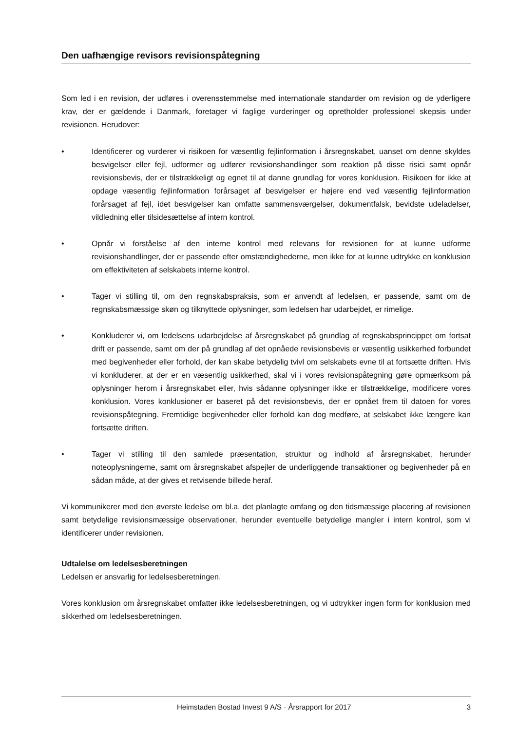Den uafhængige revisors revisionspåtegning
Som led i en revision, der udføres i overensstemmelse med internationale standarder om revision og de yderligere krav, der er gældende i Danmark, foretager vi faglige vurderinger og opretholder professionel skepsis under revisionen. Herudover:
• Identificerer og vurderer vi risikoen for væsentlig fejlinformation i årsregnskabet, uanset om denne skyldes besvigelser eller fejl, udformer og udfører revisionshandlinger som reaktion på disse risici samt opnår revisionsbevis, der er tilstrækkeligt og egnet til at danne grundlag for vores konklusion. Risikoen for ikke at opdage væsentlig fejlinformation forårsaget af besvigelser er højere end ved væsentlig fejlinformation forårsaget af fejl, idet besvigelser kan omfatte sammensværgelser, dokumentfalsk, bevidste udeladelser, vildledning eller tilsidesættelse af intern kontrol.
• Opnår vi forståelse af den interne kontrol med relevans for revisionen for at kunne udforme revisionshandlinger, der er passende efter omstændighederne, men ikke for at kunne udtrykke en konklusion om effektiviteten af selskabets interne kontrol.
• Tager vi stilling til, om den regnskabspraksis, som er anvendt af ledelsen, er passende, samt om de regnskabsmæssige skøn og tilknyttede oplysninger, som ledelsen har udarbejdet, er rimelige.
• Konkluderer vi, om ledelsens udarbejdelse af årsregnskabet på grundlag af regnskabsprincippet om fortsat drift er passende, samt om der på grundlag af det opnåede revisionsbevis er væsentlig usikkerhed forbundet med begivenheder eller forhold, der kan skabe betydelig tvivl om selskabets evne til at fortsætte driften. Hvis vi konkluderer, at der er en væsentlig usikkerhed, skal vi i vores revisionspåtegning gøre opmærksom på oplysninger herom i årsregnskabet eller, hvis sådanne oplysninger ikke er tilstrækkelige, modificere vores konklusion. Vores konklusioner er baseret på det revisionsbevis, der er opnået frem til datoen for vores revisionspåtegning. Fremtidige begivenheder eller forhold kan dog medføre, at selskabet ikke længere kan fortsætte driften.
• Tager vi stilling til den samlede præsentation, struktur og indhold af årsregnskabet, herunder noteoplysningerne, samt om årsregnskabet afspejler de underliggende transaktioner og begivenheder på en sådan måde, at der gives et retvisende billede heraf.
Vi kommunikerer med den øverste ledelse om bl.a. det planlagte omfang og den tidsmæssige placering af revisionen samt betydelige revisionsmæssige observationer, herunder eventuelle betydelige mangler i intern kontrol, som vi identificerer under revisionen.
Udtalelse om ledelsesberetningen
Ledelsen er ansvarlig for ledelsesberetningen.
Vores konklusion om årsregnskabet omfatter ikke ledelsesberetningen, og vi udtrykker ingen form for konklusion med sikkerhed om ledelsesberetningen.
Heimstaden Bostad Invest 9 A/S · Årsrapport for 2017 3